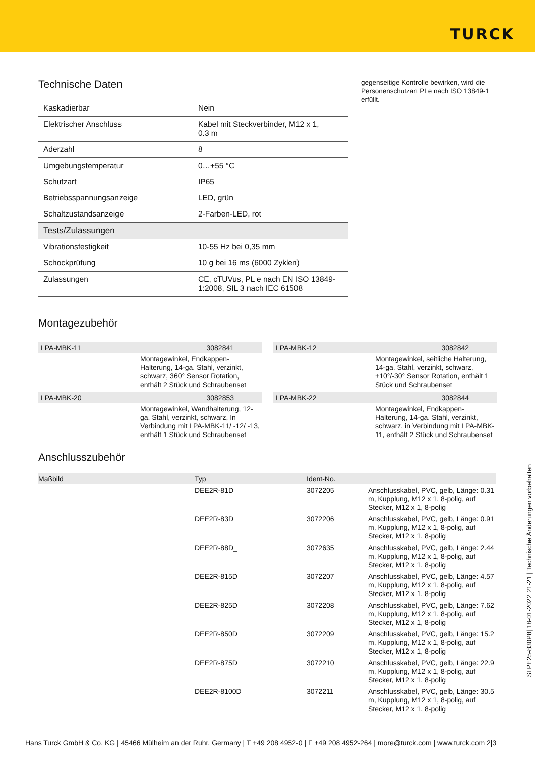TURCK
Technische Daten
| Kaskadierbar | Nein |
| Elektrischer Anschluss | Kabel mit Steckverbinder, M12 x 1, 0.3 m |
| Aderzahl | 8 |
| Umgebungstemperatur | 0…+55 °C |
| Schutzart | IP65 |
| Betriebsspannungsanzeige | LED, grün |
| Schaltzustandsanzeige | 2-Farben-LED, rot |
| Tests/Zulassungen | |
| Vibrationsfestigkeit | 10-55 Hz bei 0,35 mm |
| Schockprüfung | 10 g bei 16 ms (6000 Zyklen) |
| Zulassungen | CE, cTUVus, PL e nach EN ISO 13849-1:2008, SIL 3 nach IEC 61508 |
gegenseitige Kontrolle bewirken, wird die Personenschutzart PLe nach ISO 13849-1 erfüllt.
Montagezubehör
LPA-MBK-11 3082841
Montagewinkel, Endkappen-Halterung, 14-ga. Stahl, verzinkt, schwarz, 360° Sensor Rotation, enthält 2 Stück und Schraubenset
LPA-MBK-12 3082842
Montagewinkel, seitliche Halterung, 14-ga. Stahl, verzinkt, schwarz, +10°/-30° Sensor Rotation, enthält 1 Stück und Schraubenset
LPA-MBK-20 3082853
Montagewinkel, Wandhalterung, 12-ga. Stahl, verzinkt, schwarz, In Verbindung mit LPA-MBK-11/ -12/ -13, enthält 1 Stück und Schraubenset
LPA-MBK-22 3082844
Montagewinkel, Endkappen-Halterung, 14-ga. Stahl, verzinkt, schwarz, in Verbindung mit LPA-MBK-11, enthält 2 Stück und Schraubenset
Anschlusszubehör
| Maßbild | Typ | Ident-No. | |
| --- | --- | --- | --- |
| | DEE2R-81D | 3072205 | Anschlusskabel, PVC, gelb, Länge: 0.31 m, Kupplung, M12 x 1, 8-polig, auf Stecker, M12 x 1, 8-polig |
| | DEE2R-83D | 3072206 | Anschlusskabel, PVC, gelb, Länge: 0.91 m, Kupplung, M12 x 1, 8-polig, auf Stecker, M12 x 1, 8-polig |
| | DEE2R-88D_ | 3072635 | Anschlusskabel, PVC, gelb, Länge: 2.44 m, Kupplung, M12 x 1, 8-polig, auf Stecker, M12 x 1, 8-polig |
| | DEE2R-815D | 3072207 | Anschlusskabel, PVC, gelb, Länge: 4.57 m, Kupplung, M12 x 1, 8-polig, auf Stecker, M12 x 1, 8-polig |
| | DEE2R-825D | 3072208 | Anschlusskabel, PVC, gelb, Länge: 7.62 m, Kupplung, M12 x 1, 8-polig, auf Stecker, M12 x 1, 8-polig |
| | DEE2R-850D | 3072209 | Anschlusskabel, PVC, gelb, Länge: 15.2 m, Kupplung, M12 x 1, 8-polig, auf Stecker, M12 x 1, 8-polig |
| | DEE2R-875D | 3072210 | Anschlusskabel, PVC, gelb, Länge: 22.9 m, Kupplung, M12 x 1, 8-polig, auf Stecker, M12 x 1, 8-polig |
| | DEE2R-8100D | 3072211 | Anschlusskabel, PVC, gelb, Länge: 30.5 m, Kupplung, M12 x 1, 8-polig, auf Stecker, M12 x 1, 8-polig |
SLPE25-830P8| 18-01-2022 21-21 | Technische Änderungen vorbehalten
Hans Turck GmbH & Co. KG | 45466 Mülheim an der Ruhr, Germany | T +49 208 4952-0 | F +49 208 4952-264 | more@turck.com | www.turck.com 2|3